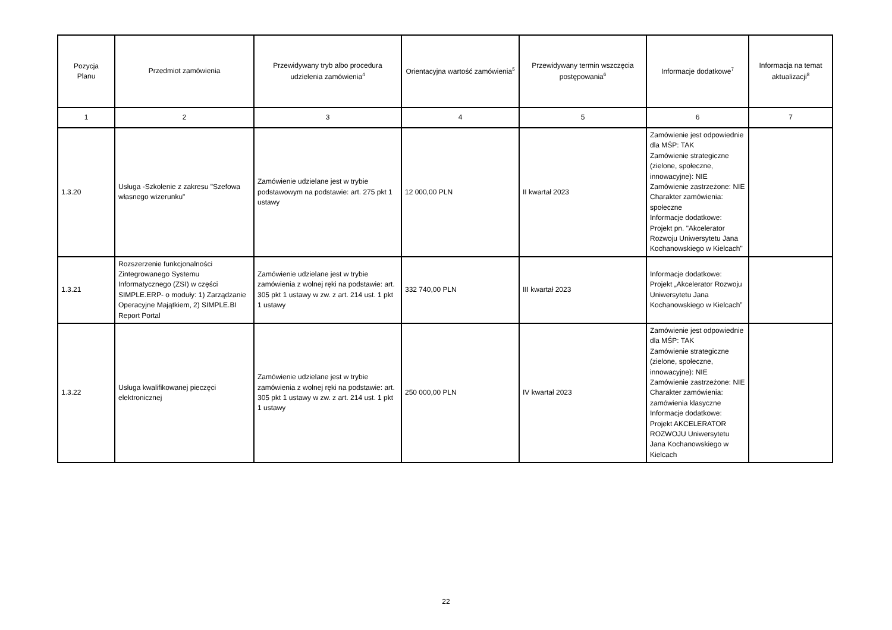| Pozycja Planu | Przedmiot zamówienia | Przewidywany tryb albo procedura udzielenia zamówienia<sup>4</sup> | Orientacyjna wartość zamówienia<sup>5</sup> | Przewidywany termin wszczęcia postępowania<sup>6</sup> | Informacje dodatkowe<sup>7</sup> | Informacja na temat aktualizacji<sup>8</sup> |
| --- | --- | --- | --- | --- | --- | --- |
| 1 | 2 | 3 | 4 | 5 | 6 | 7 |
| 1.3.20 | Usługa -Szkolenie z zakresu "Szefowa własnego wizerunku" | Zamówienie udzielane jest w trybie podstawowym na podstawie: art. 275 pkt 1 ustawy | 12 000,00 PLN | II kwartał 2023 | Zamówienie jest odpowiednie dla MŚP: TAK Zamówienie strategiczne (zielone, społeczne, innowacyjne): NIE Zamówienie zastrzeżone: NIE Charakter zamówienia: społeczne Informacje dodatkowe: Projekt pn. "Akcelerator Rozwoju Uniwersytetu Jana Kochanowskiego w Kielcach" | |
| 1.3.21 | Rozszerzenie funkcjonalności Zintegrowanego Systemu Informatycznego (ZSI) w części SIMPLE.ERP- o moduły: 1) Zarządzanie Operacyjne Majątkiem, 2) SIMPLE.BI Report Portal | Zamówienie udzielane jest w trybie zamówienia z wolnej ręki na podstawie: art. 305 pkt 1 ustawy w zw. z art. 214 ust. 1 pkt 1 ustawy | 332 740,00 PLN | III kwartał 2023 | Informacje dodatkowe: Projekt „Akcelerator Rozwoju Uniwersytetu Jana Kochanowskiego w Kielcach” | |
| 1.3.22 | Usługa kwalifikowanej pieczęci elektronicznej | Zamówienie udzielane jest w trybie zamówienia z wolnej ręki na podstawie: art. 305 pkt 1 ustawy w zw. z art. 214 ust. 1 pkt 1 ustawy | 250 000,00 PLN | IV kwartał 2023 | Zamówienie jest odpowiednie dla MŚP: TAK Zamówienie strategiczne (zielone, społeczne, innowacyjne): NIE Zamówienie zastrzeżone: NIE Charakter zamówienia: zamówienia klasyczne Informacje dodatkowe: Projekt AKCELERATOR ROZWOJU Uniwersytetu Jana Kochanowskiego w Kielcach | |
22